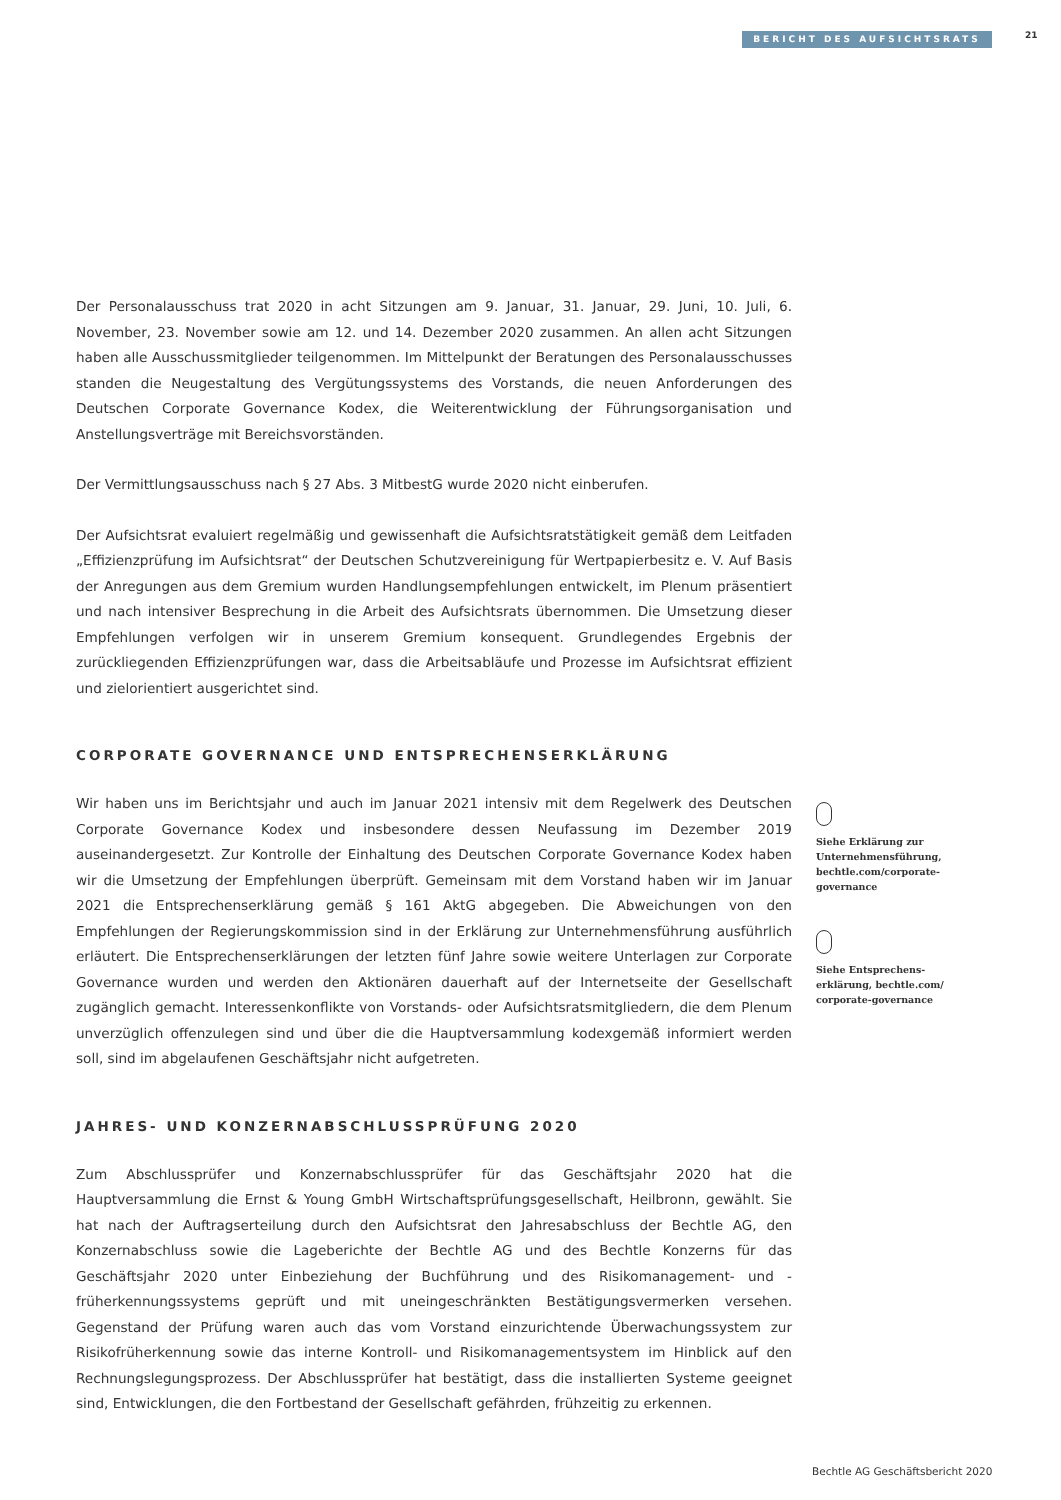BERICHT DES AUFSICHTSRATS 21
Der Personalausschuss trat 2020 in acht Sitzungen am 9. Januar, 31. Januar, 29. Juni, 10. Juli, 6. November, 23. November sowie am 12. und 14. Dezember 2020 zusammen. An allen acht Sitzungen haben alle Ausschussmitglieder teilgenommen. Im Mittelpunkt der Beratungen des Personalausschusses standen die Neugestaltung des Vergütungssystems des Vorstands, die neuen Anforderungen des Deutschen Corporate Governance Kodex, die Weiterentwicklung der Führungsorganisation und Anstellungsverträge mit Bereichsvorständen.
Der Vermittlungsausschuss nach § 27 Abs. 3 MitbestG wurde 2020 nicht einberufen.
Der Aufsichtsrat evaluiert regelmäßig und gewissenhaft die Aufsichtsratstätigkeit gemäß dem Leitfaden „Effizienzprüfung im Aufsichtsrat“ der Deutschen Schutzvereinigung für Wertpapierbesitz e. V. Auf Basis der Anregungen aus dem Gremium wurden Handlungsempfehlungen entwickelt, im Plenum präsentiert und nach intensiver Besprechung in die Arbeit des Aufsichtsrats übernommen. Die Umsetzung dieser Empfehlungen verfolgen wir in unserem Gremium konsequent. Grundlegendes Ergebnis der zurückliegenden Effizienzprüfungen war, dass die Arbeitsabläufe und Prozesse im Aufsichtsrat effizient und zielorientiert ausgerichtet sind.
CORPORATE GOVERNANCE UND ENTSPRECHENSERKLÄRUNG
Wir haben uns im Berichtsjahr und auch im Januar 2021 intensiv mit dem Regelwerk des Deutschen Corporate Governance Kodex und insbesondere dessen Neufassung im Dezember 2019 auseinandergesetzt. Zur Kontrolle der Einhaltung des Deutschen Corporate Governance Kodex haben wir die Umsetzung der Empfehlungen überprüft. Gemeinsam mit dem Vorstand haben wir im Januar 2021 die Entsprechenserklärung gemäß § 161 AktG abgegeben. Die Abweichungen von den Empfehlungen der Regierungskommission sind in der Erklärung zur Unternehmensführung ausführlich erläutert. Die Entsprechenserklärungen der letzten fünf Jahre sowie weitere Unterlagen zur Corporate Governance wurden und werden den Aktionären dauerhaft auf der Internetseite der Gesellschaft zugänglich gemacht. Interessenkonflikte von Vorstands- oder Aufsichtsratsmitgliedern, die dem Plenum unverzüglich offenzulegen sind und über die die Hauptversammlung kodexgemäß informiert werden soll, sind im abgelaufenen Geschäftsjahr nicht aufgetreten.
JAHRES- UND KONZERNABSCHLUSSPRÜFUNG 2020
Zum Abschlussprüfer und Konzernabschlussprüfer für das Geschäftsjahr 2020 hat die Hauptversammlung die Ernst & Young GmbH Wirtschaftsprüfungsgesellschaft, Heilbronn, gewählt. Sie hat nach der Auftragserteilung durch den Aufsichtsrat den Jahresabschluss der Bechtle AG, den Konzernabschluss sowie die Lageberichte der Bechtle AG und des Bechtle Konzerns für das Geschäftsjahr 2020 unter Einbeziehung der Buchführung und des Risikomanagement- und -früherkennungssystems geprüft und mit uneingeschränkten Bestätigungsvermerken versehen. Gegenstand der Prüfung waren auch das vom Vorstand einzurichtende Überwachungssystem zur Risikofrüherkennung sowie das interne Kontroll- und Risikomanagementsystem im Hinblick auf den Rechnungslegungsprozess. Der Abschlussprüfer hat bestätigt, dass die installierten Systeme geeignet sind, Entwicklungen, die den Fortbestand der Gesellschaft gefährden, frühzeitig zu erkennen.
Siehe Erklärung zur Unternehmensführung, bechtle.com/corporate-governance
Siehe Entsprechens­erklärung, bechtle.com/ corporate-governance
Bechtle AG Geschäftsbericht 2020